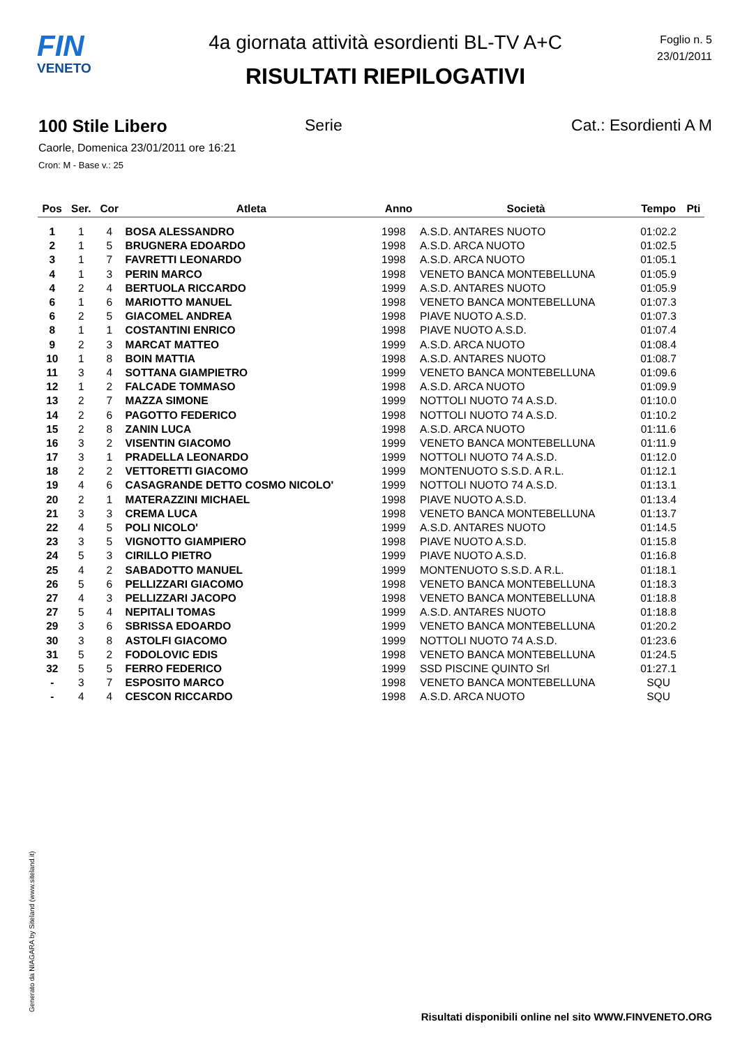FIN
VENETO
4a giornata attività esordienti BL-TV A+C
RISULTATI RIEPILOGATIVI
Foglio n. 5
23/01/2011
100 Stile Libero Serie Cat.: Esordienti A M
Caorle, Domenica 23/01/2011 ore 16:21
Cron: M - Base v.: 25
| Pos | Ser. | Cor | Atleta | Anno | Società | Tempo | Pti |
| --- | --- | --- | --- | --- | --- | --- | --- |
| 1 | 1 | 4 | BOSA ALESSANDRO | 1998 | A.S.D. ANTARES NUOTO | 01:02.2 | |
| 2 | 1 | 5 | BRUGNERA EDOARDO | 1998 | A.S.D. ARCA NUOTO | 01:02.5 | |
| 3 | 1 | 7 | FAVRETTI LEONARDO | 1998 | A.S.D. ARCA NUOTO | 01:05.1 | |
| 4 | 1 | 3 | PERIN MARCO | 1998 | VENETO BANCA MONTEBELLUNA | 01:05.9 | |
| 4 | 2 | 4 | BERTUOLA RICCARDO | 1999 | A.S.D. ANTARES NUOTO | 01:05.9 | |
| 6 | 1 | 6 | MARIOTTO MANUEL | 1998 | VENETO BANCA MONTEBELLUNA | 01:07.3 | |
| 6 | 2 | 5 | GIACOMEL ANDREA | 1998 | PIAVE NUOTO A.S.D. | 01:07.3 | |
| 8 | 1 | 1 | COSTANTINI ENRICO | 1998 | PIAVE NUOTO A.S.D. | 01:07.4 | |
| 9 | 2 | 3 | MARCAT MATTEO | 1999 | A.S.D. ARCA NUOTO | 01:08.4 | |
| 10 | 1 | 8 | BOIN MATTIA | 1998 | A.S.D. ANTARES NUOTO | 01:08.7 | |
| 11 | 3 | 4 | SOTTANA GIAMPIETRO | 1999 | VENETO BANCA MONTEBELLUNA | 01:09.6 | |
| 12 | 1 | 2 | FALCADE TOMMASO | 1998 | A.S.D. ARCA NUOTO | 01:09.9 | |
| 13 | 2 | 7 | MAZZA SIMONE | 1999 | NOTTOLI NUOTO 74 A.S.D. | 01:10.0 | |
| 14 | 2 | 6 | PAGOTTO FEDERICO | 1998 | NOTTOLI NUOTO 74 A.S.D. | 01:10.2 | |
| 15 | 2 | 8 | ZANIN LUCA | 1998 | A.S.D. ARCA NUOTO | 01:11.6 | |
| 16 | 3 | 2 | VISENTIN GIACOMO | 1999 | VENETO BANCA MONTEBELLUNA | 01:11.9 | |
| 17 | 3 | 1 | PRADELLA LEONARDO | 1999 | NOTTOLI NUOTO 74 A.S.D. | 01:12.0 | |
| 18 | 2 | 2 | VETTORETTI GIACOMO | 1999 | MONTENUOTO S.S.D. A R.L. | 01:12.1 | |
| 19 | 4 | 6 | CASAGRANDE DETTO COSMO NICOLO' | 1999 | NOTTOLI NUOTO 74 A.S.D. | 01:13.1 | |
| 20 | 2 | 1 | MATERAZZINI MICHAEL | 1998 | PIAVE NUOTO A.S.D. | 01:13.4 | |
| 21 | 3 | 3 | CREMA LUCA | 1998 | VENETO BANCA MONTEBELLUNA | 01:13.7 | |
| 22 | 4 | 5 | POLI NICOLO' | 1999 | A.S.D. ANTARES NUOTO | 01:14.5 | |
| 23 | 3 | 5 | VIGNOTTO GIAMPIERO | 1998 | PIAVE NUOTO A.S.D. | 01:15.8 | |
| 24 | 5 | 3 | CIRILLO PIETRO | 1999 | PIAVE NUOTO A.S.D. | 01:16.8 | |
| 25 | 4 | 2 | SABADOTTO MANUEL | 1999 | MONTENUOTO S.S.D. A R.L. | 01:18.1 | |
| 26 | 5 | 6 | PELLIZZARI GIACOMO | 1998 | VENETO BANCA MONTEBELLUNA | 01:18.3 | |
| 27 | 4 | 3 | PELLIZZARI JACOPO | 1998 | VENETO BANCA MONTEBELLUNA | 01:18.8 | |
| 27 | 5 | 4 | NEPITALI TOMAS | 1999 | A.S.D. ANTARES NUOTO | 01:18.8 | |
| 29 | 3 | 6 | SBRISSA EDOARDO | 1999 | VENETO BANCA MONTEBELLUNA | 01:20.2 | |
| 30 | 3 | 8 | ASTOLFI GIACOMO | 1999 | NOTTOLI NUOTO 74 A.S.D. | 01:23.6 | |
| 31 | 5 | 2 | FODOLOVIC EDIS | 1998 | VENETO BANCA MONTEBELLUNA | 01:24.5 | |
| 32 | 5 | 5 | FERRO FEDERICO | 1999 | SSD PISCINE QUINTO Srl | 01:27.1 | |
| - | 3 | 7 | ESPOSITO MARCO | 1998 | VENETO BANCA MONTEBELLUNA | SQU | |
| - | 4 | 4 | CESCON RICCARDO | 1998 | A.S.D. ARCA NUOTO | SQU | |
Generato da NIAGARA by Siteland (www.siteland.it)
Risultati disponibili online nel sito WWW.FINVENETO.ORG